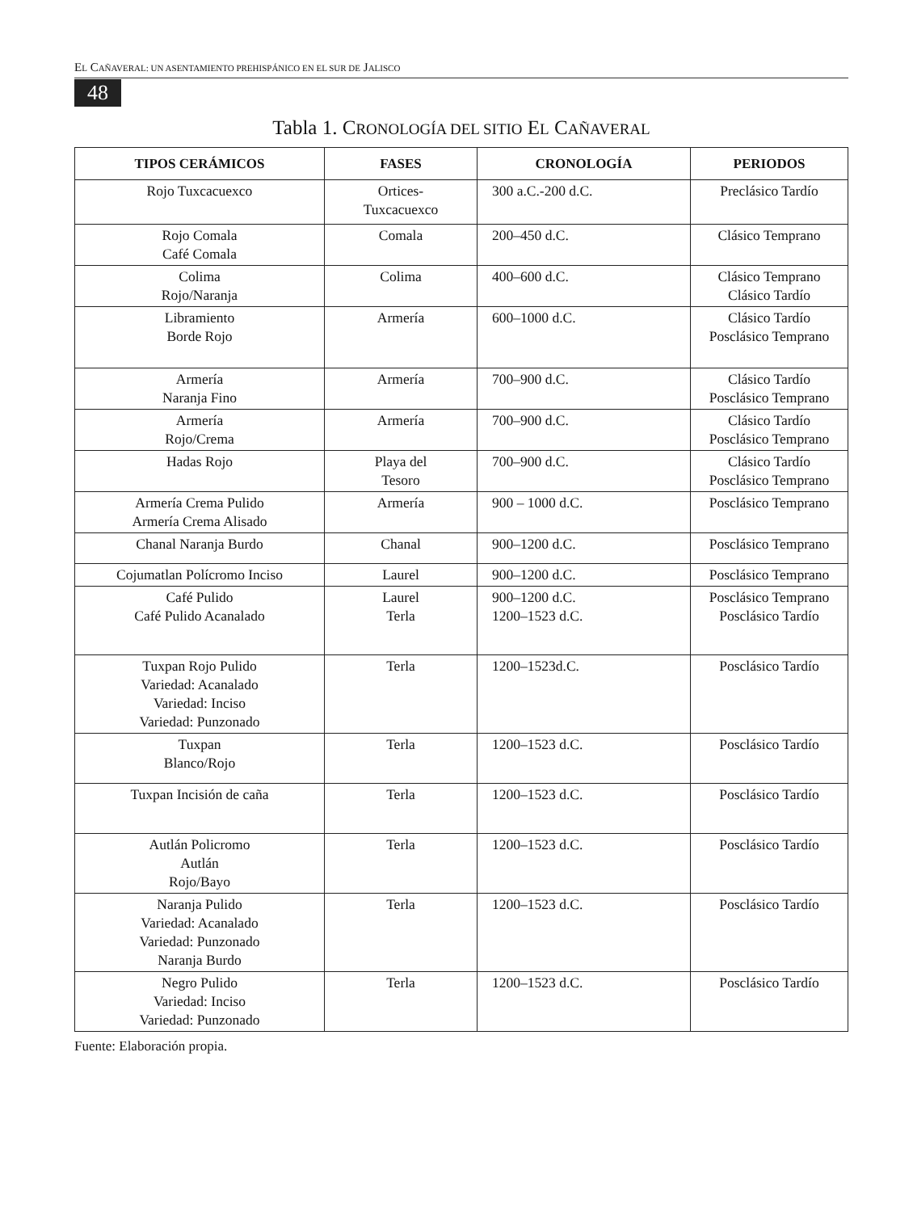EL CAÑAVERAL: UN ASENTAMIENTO PREHISPÁNICO EN EL SUR DE JALISCO
48
Tabla 1. CRONOLOGÍA DEL SITIO EL CAÑAVERAL
| TIPOS CERÁMICOS | FASES | CRONOLOGÍA | PERIODOS |
| --- | --- | --- | --- |
| Rojo Tuxcacuexco | Ortices- Tuxcacuexco | 300 a.C.-200 d.C. | Preclásico Tardío |
| Rojo Comala Café Comala | Comala | 200–450 d.C. | Clásico Temprano |
| Colima Rojo/Naranja | Colima | 400–600 d.C. | Clásico Temprano Clásico Tardío |
| Libramiento Borde Rojo | Armería | 600–1000 d.C. | Clásico Tardío Posclásico Temprano |
| Armería Naranja Fino | Armería | 700–900 d.C. | Clásico Tardío Posclásico Temprano |
| Armería Rojo/Crema | Armería | 700–900 d.C. | Clásico Tardío Posclásico Temprano |
| Hadas Rojo | Playa del Tesoro | 700–900 d.C. | Clásico Tardío Posclásico Temprano |
| Armería Crema Pulido Armería Crema Alisado | Armería | 900 – 1000 d.C. | Posclásico Temprano |
| Chanal Naranja Burdo | Chanal | 900–1200 d.C. | Posclásico Temprano |
| Cojumatlan Polícromo Inciso | Laurel | 900–1200 d.C. | Posclásico Temprano |
| Café Pulido Café Pulido Acanalado | Laurel Terla | 900–1200 d.C. 1200–1523 d.C. | Posclásico Temprano Posclásico Tardío |
| Tuxpan Rojo Pulido Variedad: Acanalado Variedad: Inciso Variedad: Punzonado | Terla | 1200–1523d.C. | Posclásico Tardío |
| Tuxpan Blanco/Rojo | Terla | 1200–1523 d.C. | Posclásico Tardío |
| Tuxpan Incisión de caña | Terla | 1200–1523 d.C. | Posclásico Tardío |
| Autlán Policromo Autlán Rojo/Bayo | Terla | 1200–1523 d.C. | Posclásico Tardío |
| Naranja Pulido Variedad: Acanalado Variedad: Punzonado Naranja Burdo | Terla | 1200–1523 d.C. | Posclásico Tardío |
| Negro Pulido Variedad: Inciso Variedad: Punzonado | Terla | 1200–1523 d.C. | Posclásico Tardío |
Fuente: Elaboración propia.